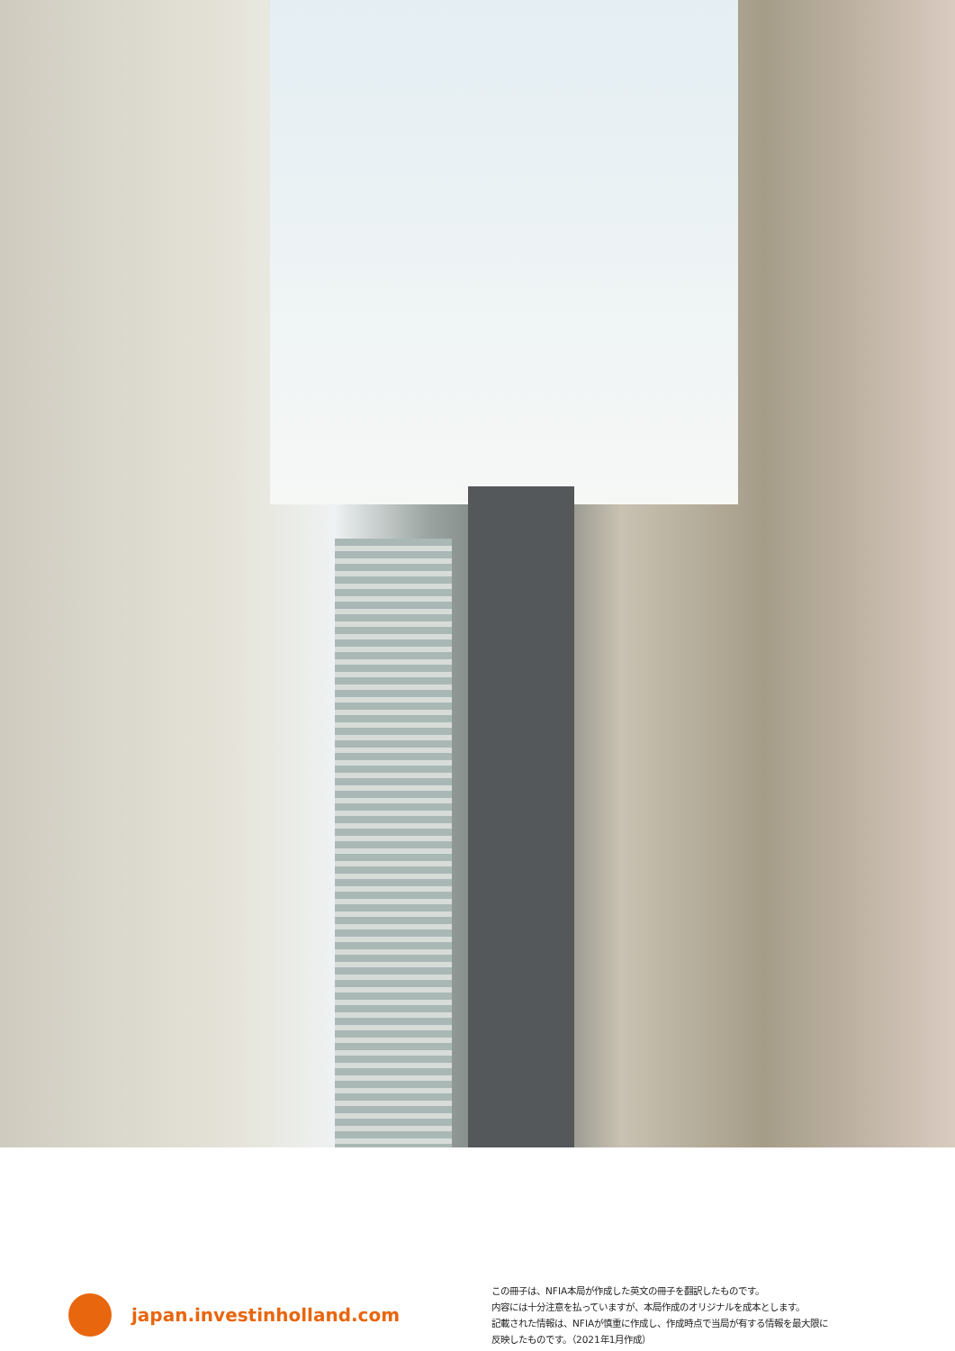japan.investinholland.com
この冊子は、NFIA本局が作成した英文の冊子を翻訳したものです。
内容には十分注意を払っていますが、本局作成のオリジナルを成本とします。
記載された情報は、NFIAが慎重に作成し、作成時点で当局が有する情報を最大限に
反映したものです。（2021年1月作成）